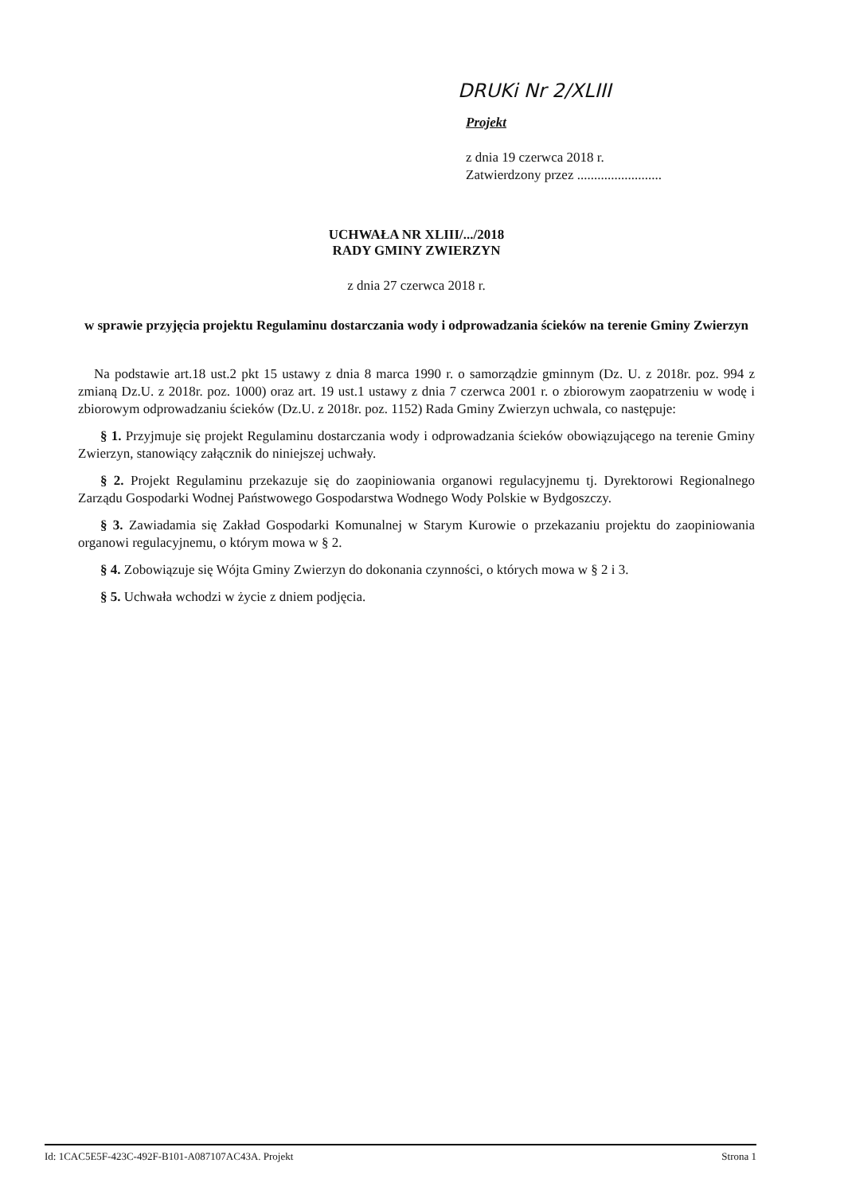DRUKi Nr 2/XLIII
Projekt
z dnia 19 czerwca 2018 r.
Zatwierdzony przez .........................
UCHWAŁA NR XLIII/.../2018
RADY GMINY ZWIERZYN
z dnia 27 czerwca 2018 r.
w sprawie przyjęcia projektu Regulaminu dostarczania wody i odprowadzania ścieków na terenie Gminy Zwierzyn
Na podstawie art.18 ust.2 pkt 15 ustawy z dnia 8 marca 1990 r. o samorządzie gminnym (Dz. U. z 2018r. poz. 994 z zmianą Dz.U. z 2018r. poz. 1000) oraz art. 19 ust.1 ustawy z dnia 7 czerwca 2001 r. o zbiorowym zaopatrzeniu w wodę i zbiorowym odprowadzaniu ścieków (Dz.U. z 2018r. poz. 1152) Rada Gminy Zwierzyn uchwala, co następuje:
§ 1. Przyjmuje się projekt Regulaminu dostarczania wody i odprowadzania ścieków obowiązującego na terenie Gminy Zwierzyn, stanowiący załącznik do niniejszej uchwały.
§ 2. Projekt Regulaminu przekazuje się do zaopiniowania organowi regulacyjnemu tj. Dyrektorowi Regionalnego Zarządu Gospodarki Wodnej Państwowego Gospodarstwa Wodnego Wody Polskie w Bydgoszczy.
§ 3. Zawiadamia się Zakład Gospodarki Komunalnej w Starym Kurowie o przekazaniu projektu do zaopiniowania organowi regulacyjnemu, o którym mowa w § 2.
§ 4. Zobowiązuje się Wójta Gminy Zwierzyn do dokonania czynności, o których mowa w § 2 i 3.
§ 5. Uchwała wchodzi w życie z dniem podjęcia.
Id: 1CAC5E5F-423C-492F-B101-A087107AC43A. Projekt Strona 1